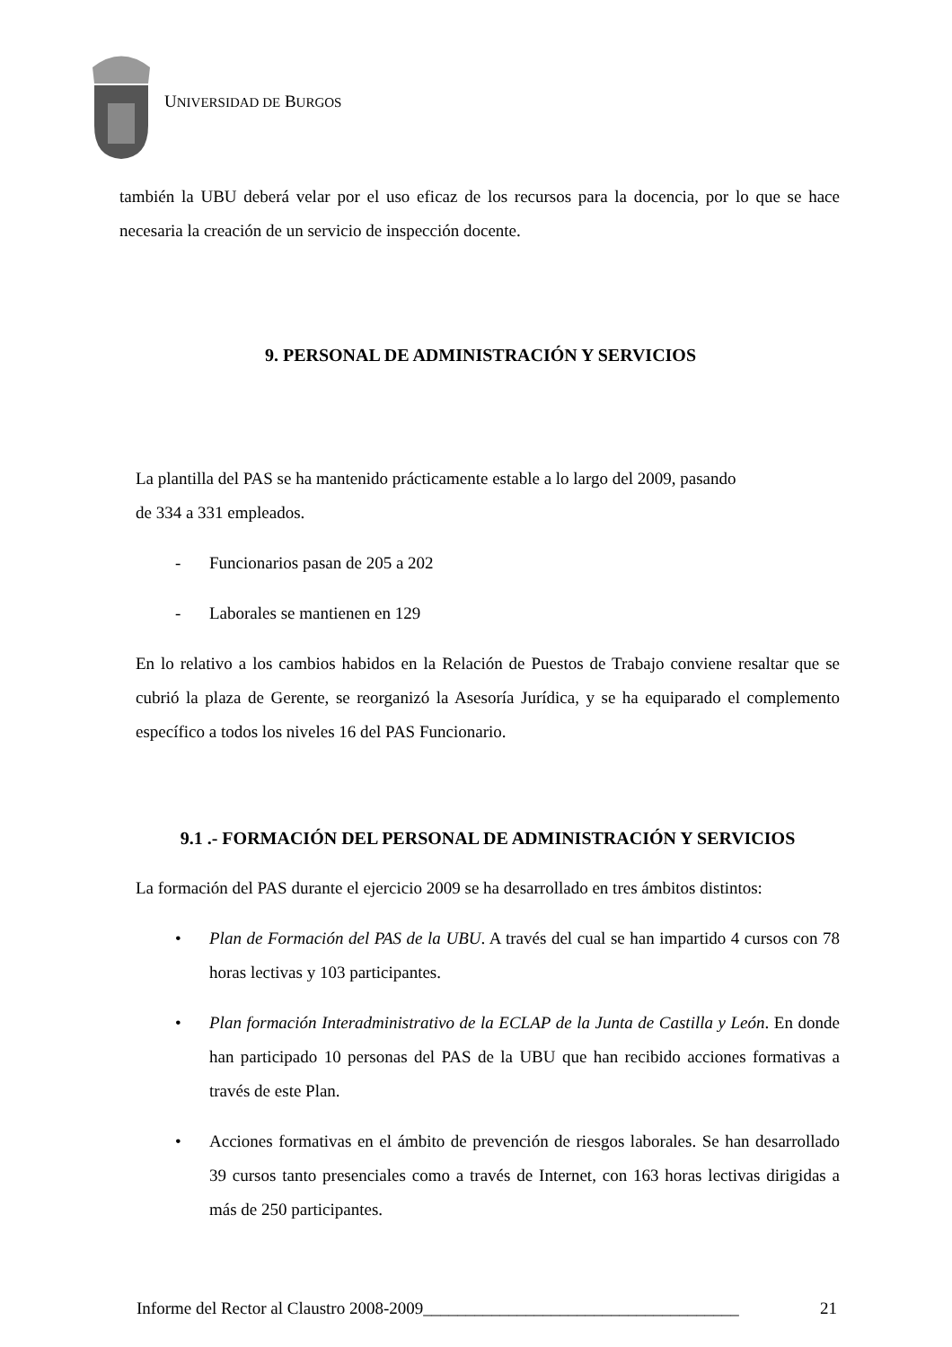UNIVERSIDAD DE BURGOS
también la UBU deberá velar por el uso eficaz de los recursos para la docencia, por lo que se hace necesaria la creación de un servicio de inspección docente.
9. PERSONAL DE ADMINISTRACIÓN Y SERVICIOS
La plantilla del PAS se ha mantenido prácticamente estable a lo largo del 2009, pasando
de 334 a 331 empleados.
- Funcionarios pasan de 205 a 202
- Laborales se mantienen en 129
En lo relativo a los cambios habidos en la Relación de Puestos de Trabajo conviene resaltar que se cubrió la plaza de Gerente, se reorganizó la Asesoría Jurídica, y se ha equiparado el complemento específico a todos los niveles 16 del PAS Funcionario.
9.1 .- FORMACIÓN DEL PERSONAL DE ADMINISTRACIÓN Y SERVICIOS
La formación del PAS durante el ejercicio 2009 se ha desarrollado en tres ámbitos distintos:
• Plan de Formación del PAS de la UBU. A través del cual se han impartido 4 cursos con 78 horas lectivas y 103 participantes.
• Plan formación Interadministrativo de la ECLAP de la Junta de Castilla y León. En donde han participado 10 personas del PAS de la UBU que han recibido acciones formativas a través de este Plan.
• Acciones formativas en el ámbito de prevención de riesgos laborales. Se han desarrollado 39 cursos tanto presenciales como a través de Internet, con 163 horas lectivas dirigidas a más de 250 participantes.
Informe del Rector al Claustro 2008-2009_____________________________________ 21